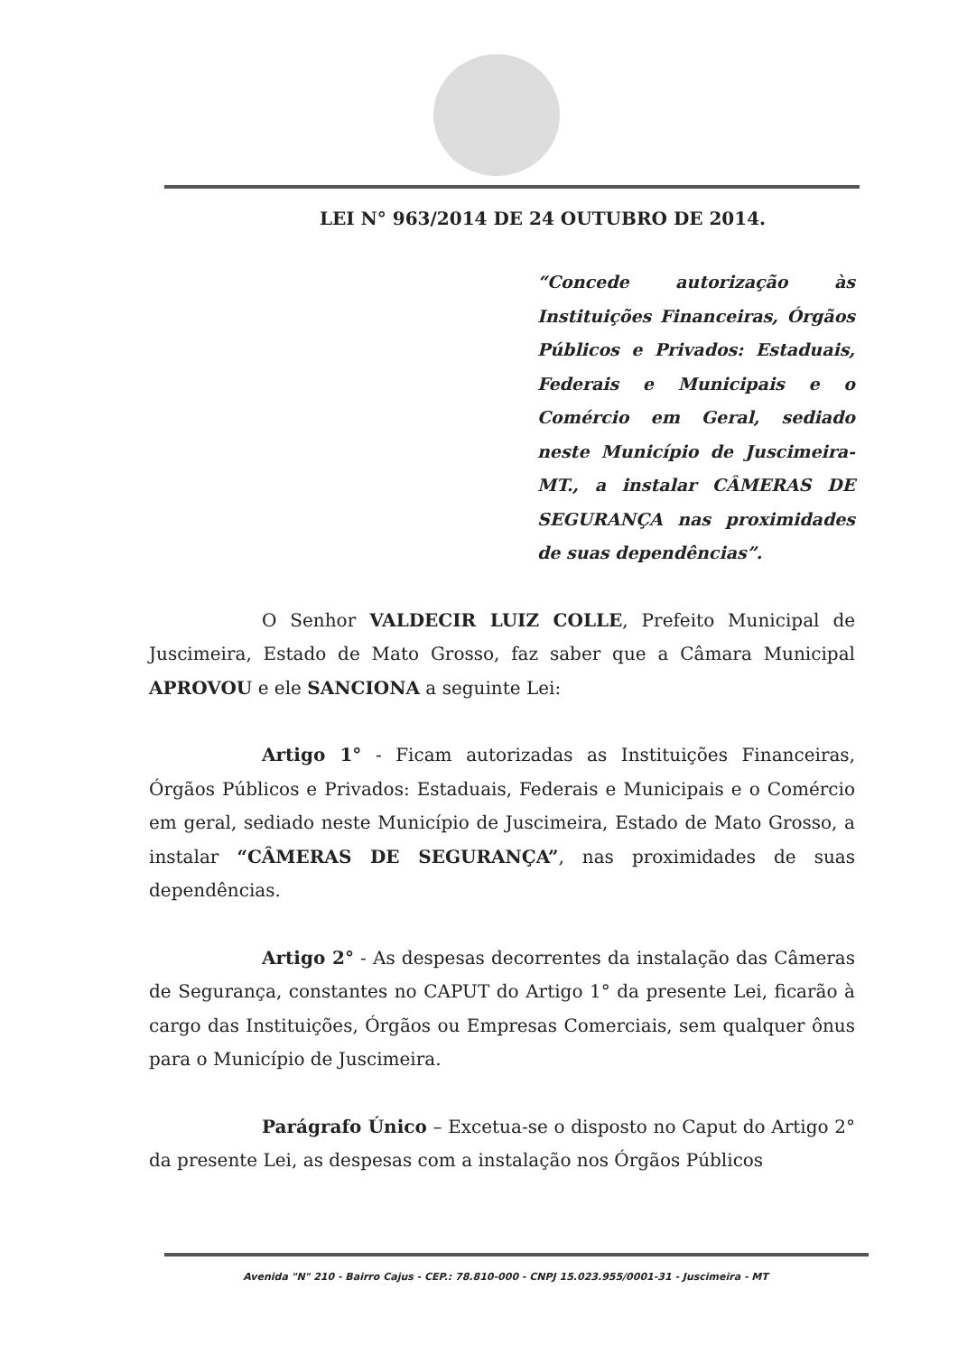LEI N° 963/2014 DE 24 OUTUBRO DE 2014.
“Concede autorização às Instituições Financeiras, Órgãos Públicos e Privados: Estaduais, Federais e Municipais e o Comércio em Geral, sediado neste Município de Juscimeira-MT., a instalar CÂMERAS DE SEGURANÇA nas proximidades de suas dependências”.
O Senhor VALDECIR LUIZ COLLE, Prefeito Municipal de Juscimeira, Estado de Mato Grosso, faz saber que a Câmara Municipal APROVOU e ele SANCIONA a seguinte Lei:
Artigo 1° - Ficam autorizadas as Instituições Financeiras, Órgãos Públicos e Privados: Estaduais, Federais e Municipais e o Comércio em geral, sediado neste Município de Juscimeira, Estado de Mato Grosso, a instalar “CÂMERAS DE SEGURANÇA”, nas proximidades de suas dependências.
Artigo 2° - As despesas decorrentes da instalação das Câmeras de Segurança, constantes no CAPUT do Artigo 1° da presente Lei, ficarão à cargo das Instituições, Órgãos ou Empresas Comerciais, sem qualquer ônus para o Município de Juscimeira.
Parágrafo Único – Excetua-se o disposto no Caput do Artigo 2° da presente Lei, as despesas com a instalação nos Órgãos Públicos
Avenida "N" 210 - Bairro Cajus - CEP.: 78.810-000 - CNPJ 15.023.955/0001-31 - Juscimeira - MT